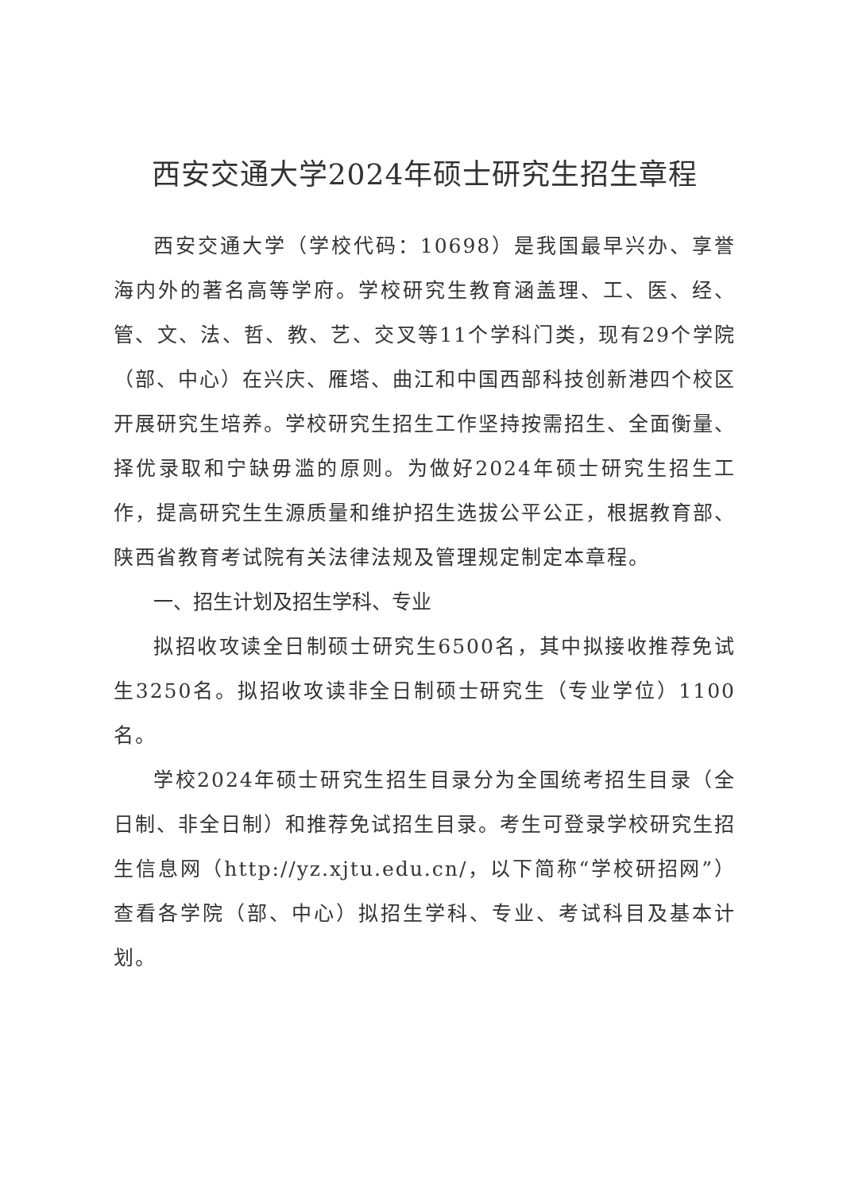西安交通大学2024年硕士研究生招生章程
西安交通大学（学校代码：10698）是我国最早兴办、享誉海内外的著名高等学府。学校研究生教育涵盖理、工、医、经、管、文、法、哲、教、艺、交叉等11个学科门类，现有29个学院（部、中心）在兴庆、雁塔、曲江和中国西部科技创新港四个校区开展研究生培养。学校研究生招生工作坚持按需招生、全面衡量、择优录取和宁缺毋滥的原则。为做好2024年硕士研究生招生工作，提高研究生生源质量和维护招生选拔公平公正，根据教育部、陕西省教育考试院有关法律法规及管理规定制定本章程。
一、招生计划及招生学科、专业
拟招收攻读全日制硕士研究生6500名，其中拟接收推荐免试生3250名。拟招收攻读非全日制硕士研究生（专业学位）1100名。
学校2024年硕士研究生招生目录分为全国统考招生目录（全日制、非全日制）和推荐免试招生目录。考生可登录学校研究生招生信息网（http://yz.xjtu.edu.cn/，以下简称“学校研招网”）查看各学院（部、中心）拟招生学科、专业、考试科目及基本计划。